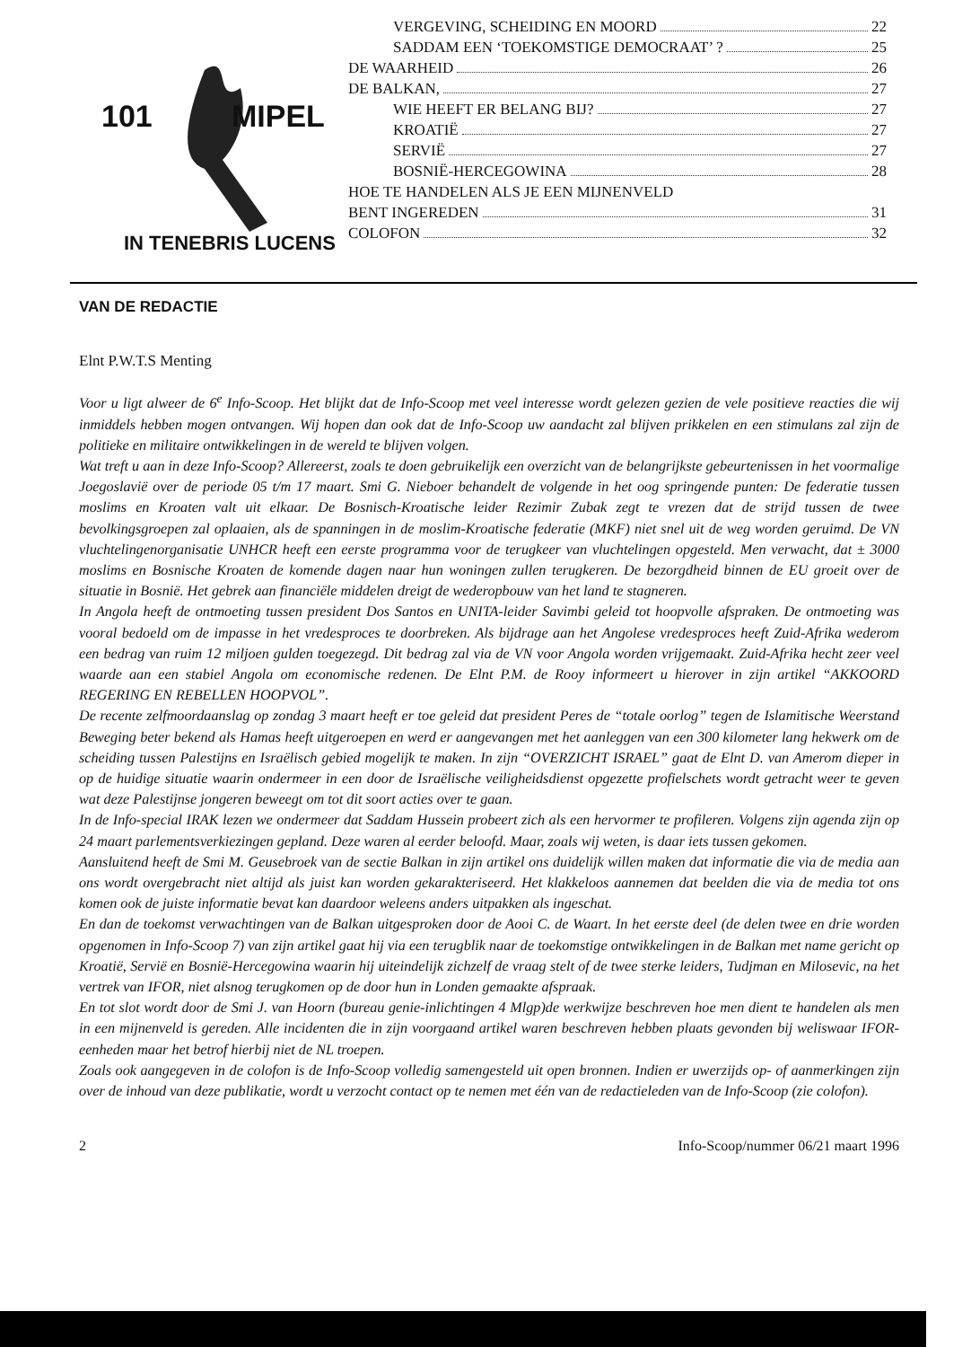101 MIPEL
IN TENEBRIS LUCENS
VERGEVING, SCHEIDING EN MOORD 22
SADDAM EEN ‘TOEKOMSTIGE DEMOCRAAT’ ? 25
DE WAARHEID 26
DE BALKAN, 27
WIE HEEFT ER BELANG BIJ? 27
KROATIË 27
SERVIË 27
BOSNIË-HERCEGOWINA 28
HOE TE HANDELEN ALS JE EEN MIJNENVELD
BENT INGEREDEN 31
COLOFON 32
VAN DE REDACTIE
Elnt P.W.T.S Menting
Voor u ligt alweer de 6<sup>e</sup> Info-Scoop. Het blijkt dat de Info-Scoop met veel interesse wordt gelezen gezien de vele positieve reacties die wij inmiddels hebben mogen ontvangen. Wij hopen dan ook dat de Info-Scoop uw aandacht zal blijven prikkelen en een stimulans zal zijn de politieke en militaire ontwikkelingen in de wereld te blijven volgen.
Wat treft u aan in deze Info-Scoop? Allereerst, zoals te doen gebruikelijk een overzicht van de belangrijkste gebeurtenissen in het voormalige Joegoslavië over de periode 05 t/m 17 maart. Smi G. Nieboer behandelt de volgende in het oog springende punten: De federatie tussen moslims en Kroaten valt uit elkaar. De Bosnisch-Kroatische leider Rezimir Zubak zegt te vrezen dat de strijd tussen de twee bevolkingsgroepen zal oplaaien, als de spanningen in de moslim-Kroatische federatie (MKF) niet snel uit de weg worden geruimd. De VN vluchtelingenorganisatie UNHCR heeft een eerste programma voor de terugkeer van vluchtelingen opgesteld. Men verwacht, dat ± 3000 moslims en Bosnische Kroaten de komende dagen naar hun woningen zullen terugkeren. De bezorgdheid binnen de EU groeit over de situatie in Bosnië. Het gebrek aan financiële middelen dreigt de wederopbouw van het land te stagneren.
In Angola heeft de ontmoeting tussen president Dos Santos en UNITA-leider Savimbi geleid tot hoopvolle afspraken. De ontmoeting was vooral bedoeld om de impasse in het vredesproces te doorbreken. Als bijdrage aan het Angolese vredesproces heeft Zuid-Afrika wederom een bedrag van ruim 12 miljoen gulden toegezegd. Dit bedrag zal via de VN voor Angola worden vrijgemaakt. Zuid-Afrika hecht zeer veel waarde aan een stabiel Angola om economische redenen. De Elnt P.M. de Rooy informeert u hierover in zijn artikel “AKKOORD REGERING EN REBELLEN HOOPVOL”.
De recente zelfmoordaanslag op zondag 3 maart heeft er toe geleid dat president Peres de “totale oorlog” tegen de Islamitische Weerstand Beweging beter bekend als Hamas heeft uitgeroepen en werd er aangevangen met het aanleggen van een 300 kilometer lang hekwerk om de scheiding tussen Palestijns en Israëlisch gebied mogelijk te maken. In zijn “OVERZICHT ISRAEL” gaat de Elnt D. van Amerom dieper in op de huidige situatie waarin ondermeer in een door de Israëlische veiligheidsdienst opgezette profielschets wordt getracht weer te geven wat deze Palestijnse jongeren beweegt om tot dit soort acties over te gaan.
In de Info-special IRAK lezen we ondermeer dat Saddam Hussein probeert zich als een hervormer te profileren. Volgens zijn agenda zijn op 24 maart parlementsverkiezingen gepland. Deze waren al eerder beloofd. Maar, zoals wij weten, is daar iets tussen gekomen.
Aansluitend heeft de Smi M. Geusebroek van de sectie Balkan in zijn artikel ons duidelijk willen maken dat informatie die via de media aan ons wordt overgebracht niet altijd als juist kan worden gekarakteriseerd. Het klakkeloos aannemen dat beelden die via de media tot ons komen ook de juiste informatie bevat kan daardoor weleens anders uitpakken als ingeschat.
En dan de toekomst verwachtingen van de Balkan uitgesproken door de Aooi C. de Waart. In het eerste deel (de delen twee en drie worden opgenomen in Info-Scoop 7) van zijn artikel gaat hij via een terugblik naar de toekomstige ontwikkelingen in de Balkan met name gericht op Kroatië, Servië en Bosnië-Hercegowina waarin hij uiteindelijk zichzelf de vraag stelt of de twee sterke leiders, Tudjman en Milosevic, na het vertrek van IFOR, niet alsnog terugkomen op de door hun in Londen gemaakte afspraak.
En tot slot wordt door de Smi J. van Hoorn (bureau genie-inlichtingen 4 Mlgp)de werkwijze beschreven hoe men dient te handelen als men in een mijnenveld is gereden. Alle incidenten die in zijn voorgaand artikel waren beschreven hebben plaats gevonden bij weliswaar IFOR-eenheden maar het betrof hierbij niet de NL troepen.
Zoals ook aangegeven in de colofon is de Info-Scoop volledig samengesteld uit open bronnen. Indien er uwerzijds op- of aanmerkingen zijn over de inhoud van deze publikatie, wordt u verzocht contact op te nemen met één van de redactieleden van de Info-Scoop (zie colofon).
2 Info-Scoop/nummer 06/21 maart 1996